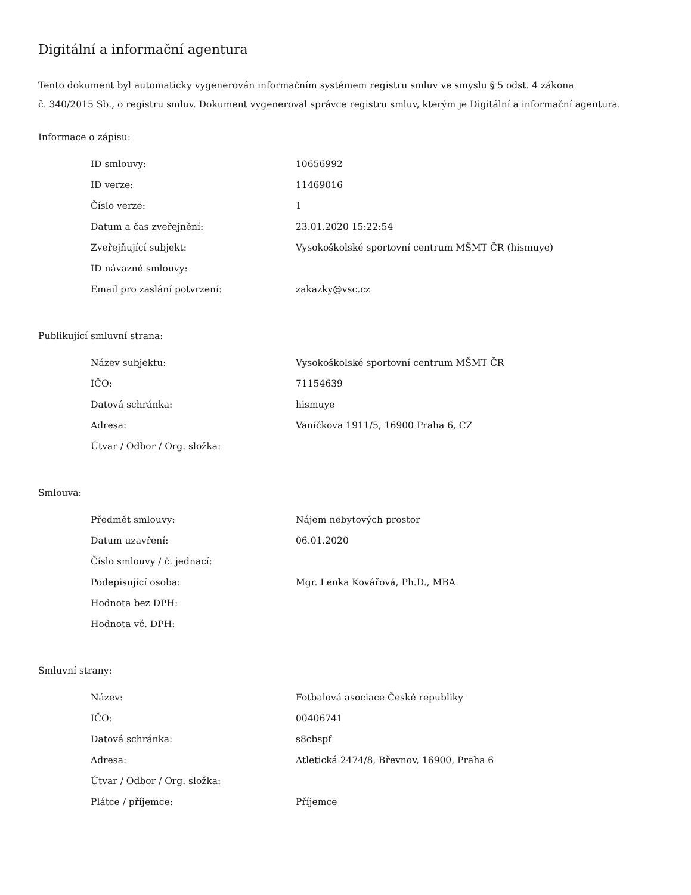Digitální a informační agentura
Tento dokument byl automaticky vygenerován informačním systémem registru smluv ve smyslu § 5 odst. 4 zákona
č. 340/2015 Sb., o registru smluv. Dokument vygeneroval správce registru smluv, kterým je Digitální a informační agentura.
Informace o zápisu:
| ID smlouvy: | 10656992 |
| ID verze: | 11469016 |
| Číslo verze: | 1 |
| Datum a čas zveřejnění: | 23.01.2020 15:22:54 |
| Zveřejňující subjekt: | Vysokoškolské sportovní centrum MŠMT ČR (hismuye) |
| ID návazné smlouvy: | |
| Email pro zaslání potvrzení: | zakazky@vsc.cz |
Publikující smluvní strana:
| Název subjektu: | Vysokoškolské sportovní centrum MŠMT ČR |
| IČO: | 71154639 |
| Datová schránka: | hismuye |
| Adresa: | Vaníčkova 1911/5, 16900 Praha 6, CZ |
| Útvar / Odbor / Org. složka: | |
Smlouva:
| Předmět smlouvy: | Nájem nebytových prostor |
| Datum uzavření: | 06.01.2020 |
| Číslo smlouvy / č. jednací: | |
| Podepisující osoba: | Mgr. Lenka Kovářová, Ph.D., MBA |
| Hodnota bez DPH: | |
| Hodnota vč. DPH: | |
Smluvní strany:
| Název: | Fotbalová asociace České republiky |
| IČO: | 00406741 |
| Datová schránka: | s8cbspf |
| Adresa: | Atletická 2474/8, Břevnov, 16900, Praha 6 |
| Útvar / Odbor / Org. složka: | |
| Plátce / příjemce: | Příjemce |